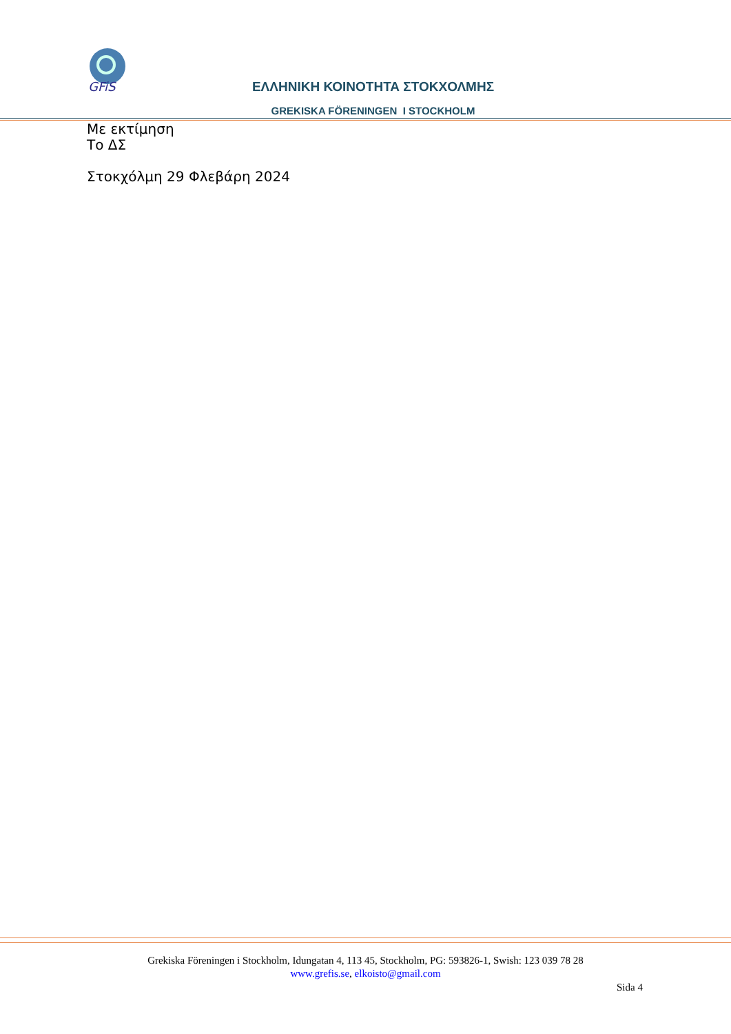GFiS
ΕΛΛΗΝΙΚΗ ΚΟΙΝΟΤΗΤΑ ΣΤΟΚΧΟΛΜΗΣ
GREKISKA FÖRENINGEN I STOCKHOLM
Με εκτίμηση
Το ΔΣ
Στοκχόλμη 29 Φλεβάρη 2024
Grekiska Föreningen i Stockholm, Idungatan 4, 113 45, Stockholm, PG: 593826-1, Swish: 123 039 78 28
www.grefis.se, elkoisto@gmail.com
Sida 4